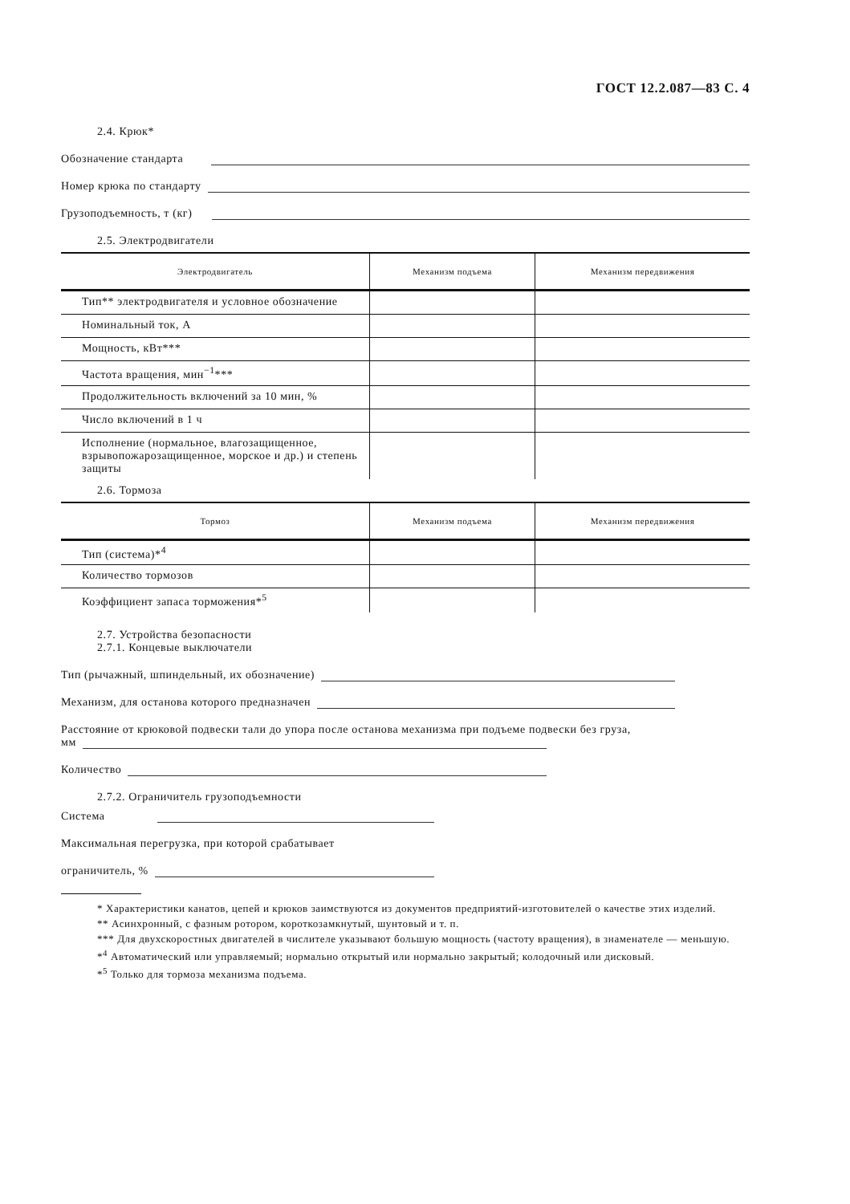ГОСТ 12.2.087—83 С. 4
2.4. Крюк*
Обозначение стандарта
Номер крюка по стандарту
Грузоподъемность, т (кг)
2.5. Электродвигатели
| Электродвигатель | Механизм подъема | Механизм передвижения |
| --- | --- | --- |
| Тип** электродвигателя и условное обозначение | | |
| Номинальный ток, А | | |
| Мощность, кВт*** | | |
| Частота вращения, мин<sup>−1</sup>*** | | |
| Продолжительность включений за 10 мин, % | | |
| Число включений в 1 ч | | |
| Исполнение (нормальное, влагозащищенное, взрывопожарозащищенное, морское и др.) и степень защиты | | |
2.6. Тормоза
| Тормоз | Механизм подъема | Механизм передвижения |
| --- | --- | --- |
| Тип (система)*<sup>4</sup> | | |
| Количество тормозов | | |
| Коэффициент запаса торможения*<sup>5</sup> | | |
2.7. Устройства безопасности
2.7.1. Концевые выключатели
Тип (рычажный, шпиндельный, их обозначение)
Механизм, для останова которого предназначен
Расстояние от крюковой подвески тали до упора после останова механизма при подъеме подвески без груза,
мм
Количество
2.7.2. Ограничитель грузоподъемности
Система
Максимальная перегрузка, при которой срабатывает
ограничитель, %
* Характеристики канатов, цепей и крюков заимствуются из документов предприятий-изготовителей о качестве этих изделий.
** Асинхронный, с фазным ротором, короткозамкнутый, шунтовый и т. п.
*** Для двухскоростных двигателей в числителе указывают большую мощность (частоту вращения), в знаменателе — меньшую.
*<sup>4</sup> Автоматический или управляемый; нормально открытый или нормально закрытый; колодочный или дисковый.
*<sup>5</sup> Только для тормоза механизма подъема.